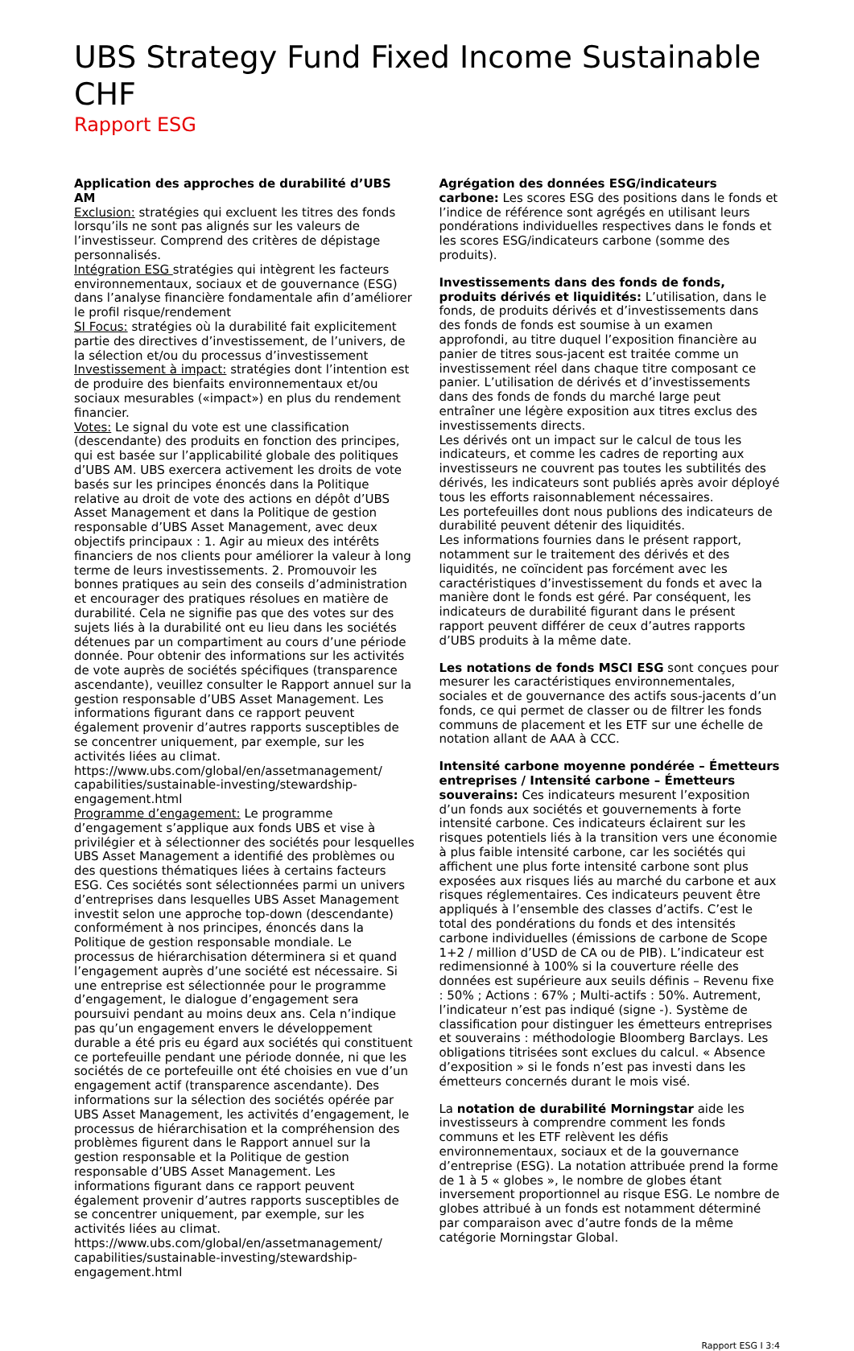UBS Strategy Fund Fixed Income Sustainable CHF
Rapport ESG
Application des approches de durabilité d’UBS AM
Exclusion: stratégies qui excluent les titres des fonds lorsqu’ils ne sont pas alignés sur les valeurs de l’investisseur. Comprend des critères de dépistage personnalisés.
Intégration ESG stratégies qui intègrent les facteurs environnementaux, sociaux et de gouvernance (ESG) dans l’analyse financière fondamentale afin d’améliorer le profil risque/rendement
SI Focus: stratégies où la durabilité fait explicitement partie des directives d’investissement, de l’univers, de la sélection et/ou du processus d’investissement
Investissement à impact: stratégies dont l’intention est de produire des bienfaits environnementaux et/ou sociaux mesurables («impact») en plus du rendement financier.
Votes: Le signal du vote est une classification (descendante) des produits en fonction des principes, qui est basée sur l’applicabilité globale des politiques d’UBS AM. UBS exercera activement les droits de vote basés sur les principes énoncés dans la Politique relative au droit de vote des actions en dépôt d’UBS Asset Management et dans la Politique de gestion responsable d’UBS Asset Management, avec deux objectifs principaux : 1. Agir au mieux des intérêts financiers de nos clients pour améliorer la valeur à long terme de leurs investissements. 2. Promouvoir les bonnes pratiques au sein des conseils d’administration et encourager des pratiques résolues en matière de durabilité. Cela ne signifie pas que des votes sur des sujets liés à la durabilité ont eu lieu dans les sociétés détenues par un compartiment au cours d’une période donnée. Pour obtenir des informations sur les activités de vote auprès de sociétés spécifiques (transparence ascendante), veuillez consulter le Rapport annuel sur la gestion responsable d’UBS Asset Management. Les informations figurant dans ce rapport peuvent également provenir d’autres rapports susceptibles de se concentrer uniquement, par exemple, sur les activités liées au climat. https://www.ubs.com/global/en/assetmanagement/ capabilities/sustainable-investing/stewardship-engagement.html
Programme d’engagement: Le programme d’engagement s’applique aux fonds UBS et vise à privilégier et à sélectionner des sociétés pour lesquelles UBS Asset Management a identifié des problèmes ou des questions thématiques liées à certains facteurs ESG. Ces sociétés sont sélectionnées parmi un univers d’entreprises dans lesquelles UBS Asset Management investit selon une approche top-down (descendante) conformément à nos principes, énoncés dans la Politique de gestion responsable mondiale. Le processus de hiérarchisation déterminera si et quand l’engagement auprès d’une société est nécessaire. Si une entreprise est sélectionnée pour le programme d’engagement, le dialogue d’engagement sera poursuivi pendant au moins deux ans. Cela n’indique pas qu’un engagement envers le développement durable a été pris eu égard aux sociétés qui constituent ce portefeuille pendant une période donnée, ni que les sociétés de ce portefeuille ont été choisies en vue d’un engagement actif (transparence ascendante). Des informations sur la sélection des sociétés opérée par UBS Asset Management, les activités d’engagement, le processus de hiérarchisation et la compréhension des problèmes figurent dans le Rapport annuel sur la gestion responsable et la Politique de gestion responsable d’UBS Asset Management. Les informations figurant dans ce rapport peuvent également provenir d’autres rapports susceptibles de se concentrer uniquement, par exemple, sur les activités liées au climat. https://www.ubs.com/global/en/assetmanagement/ capabilities/sustainable-investing/stewardship-engagement.html
Agrégation des données ESG/indicateurs carbone: Les scores ESG des positions dans le fonds et l’indice de référence sont agrégés en utilisant leurs pondérations individuelles respectives dans le fonds et les scores ESG/indicateurs carbone (somme des produits).
Investissements dans des fonds de fonds, produits dérivés et liquidités: L’utilisation, dans le fonds, de produits dérivés et d’investissements dans des fonds de fonds est soumise à un examen approfondi, au titre duquel l’exposition financière au panier de titres sous-jacent est traitée comme un investissement réel dans chaque titre composant ce panier. L’utilisation de dérivés et d’investissements dans des fonds de fonds du marché large peut entraîner une légère exposition aux titres exclus des investissements directs.
Les dérivés ont un impact sur le calcul de tous les indicateurs, et comme les cadres de reporting aux investisseurs ne couvrent pas toutes les subtilités des dérivés, les indicateurs sont publiés après avoir déployé tous les efforts raisonnablement nécessaires.
Les portefeuilles dont nous publions des indicateurs de durabilité peuvent détenir des liquidités.
Les informations fournies dans le présent rapport, notamment sur le traitement des dérivés et des liquidités, ne coïncident pas forcément avec les caractéristiques d’investissement du fonds et avec la manière dont le fonds est géré. Par conséquent, les indicateurs de durabilité figurant dans le présent rapport peuvent différer de ceux d’autres rapports d’UBS produits à la même date.
Les notations de fonds MSCI ESG sont conçues pour mesurer les caractéristiques environnementales, sociales et de gouvernance des actifs sous-jacents d’un fonds, ce qui permet de classer ou de filtrer les fonds communs de placement et les ETF sur une échelle de notation allant de AAA à CCC.
Intensité carbone moyenne pondérée – Émetteurs entreprises / Intensité carbone – Émetteurs souverains: Ces indicateurs mesurent l’exposition d’un fonds aux sociétés et gouvernements à forte intensité carbone. Ces indicateurs éclairent sur les risques potentiels liés à la transition vers une économie à plus faible intensité carbone, car les sociétés qui affichent une plus forte intensité carbone sont plus exposées aux risques liés au marché du carbone et aux risques réglementaires. Ces indicateurs peuvent être appliqués à l’ensemble des classes d’actifs. C’est le total des pondérations du fonds et des intensités carbone individuelles (émissions de carbone de Scope 1+2 / million d’USD de CA ou de PIB). L’indicateur est redimensionné à 100% si la couverture réelle des données est supérieure aux seuils définis – Revenu fixe : 50% ; Actions : 67% ; Multi-actifs : 50%. Autrement, l’indicateur n’est pas indiqué (signe -). Système de classification pour distinguer les émetteurs entreprises et souverains : méthodologie Bloomberg Barclays. Les obligations titrisées sont exclues du calcul. « Absence d’exposition » si le fonds n’est pas investi dans les émetteurs concernés durant le mois visé.
La notation de durabilité Morningstar aide les investisseurs à comprendre comment les fonds communs et les ETF relèvent les défis environnementaux, sociaux et de la gouvernance d’entreprise (ESG). La notation attribuée prend la forme de 1 à 5 « globes », le nombre de globes étant inversement proportionnel au risque ESG. Le nombre de globes attribué à un fonds est notamment déterminé par comparaison avec d’autre fonds de la même catégorie Morningstar Global.
Rapport ESG I 3:4